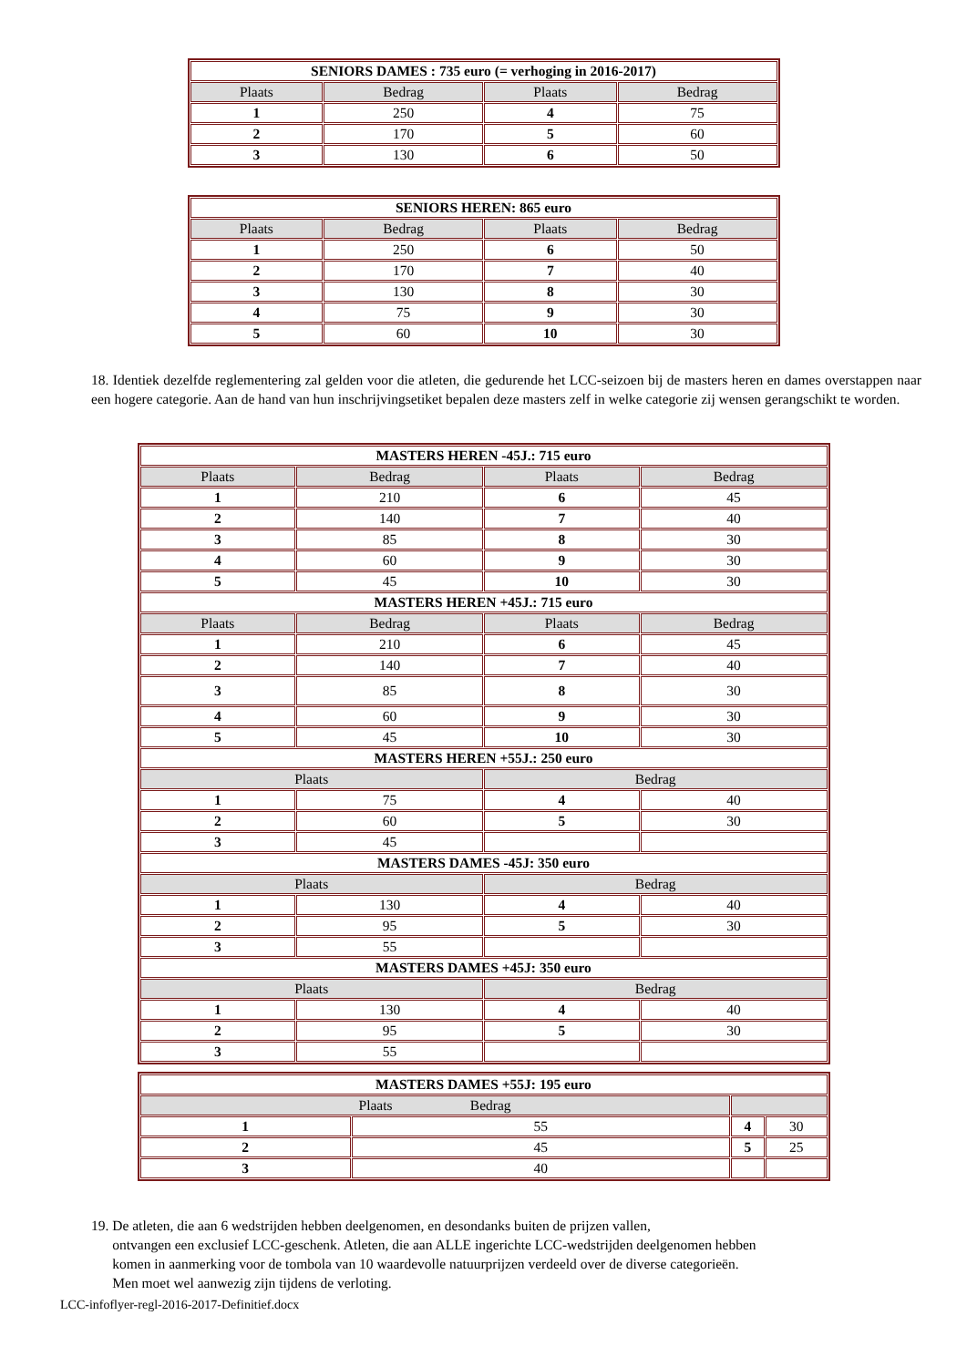| SENIORS DAMES : 735 euro (= verhoging in 2016-2017) | | | |
| Plaats | Bedrag | Plaats | Bedrag |
| 1 | 250 | 4 | 75 |
| 2 | 170 | 5 | 60 |
| 3 | 130 | 6 | 50 |
| SENIORS HEREN: 865 euro | | | |
| Plaats | Bedrag | Plaats | Bedrag |
| 1 | 250 | 6 | 50 |
| 2 | 170 | 7 | 40 |
| 3 | 130 | 8 | 30 |
| 4 | 75 | 9 | 30 |
| 5 | 60 | 10 | 30 |
18. Identiek dezelfde reglementering zal gelden voor die atleten, die gedurende het LCC-seizoen bij de masters heren en dames overstappen naar een hogere categorie. Aan de hand van hun inschrijvingsetiket bepalen deze masters zelf in welke categorie zij wensen gerangschikt te worden.
| MASTERS HEREN -45J.: 715 euro | | | |
| Plaats | Bedrag | Plaats | Bedrag |
| 1 | 210 | 6 | 45 |
| 2 | 140 | 7 | 40 |
| 3 | 85 | 8 | 30 |
| 4 | 60 | 9 | 30 |
| 5 | 45 | 10 | 30 |
| MASTERS HEREN +45J.: 715 euro | | | |
| Plaats | Bedrag | Plaats | Bedrag |
| 1 | 210 | 6 | 45 |
| 2 | 140 | 7 | 40 |
| 3 | 85 | 8 | 30 |
| 4 | 60 | 9 | 30 |
| 5 | 45 | 10 | 30 |
| MASTERS HEREN +55J.: 250 euro | | | |
| Plaats | | Bedrag | |
| 1 | 75 | 4 | 40 |
| 2 | 60 | 5 | 30 |
| 3 | 45 | | |
| MASTERS DAMES -45J: 350 euro | | | |
| Plaats | | Bedrag | |
| 1 | 130 | 4 | 40 |
| 2 | 95 | 5 | 30 |
| 3 | 55 | | |
| MASTERS DAMES +45J: 350 euro | | | |
| Plaats | | Bedrag | |
| 1 | 130 | 4 | 40 |
| 2 | 95 | 5 | 30 |
| 3 | 55 | | |
| MASTERS DAMES +55J: 195 euro | | | |
| Plaats Bedrag | | | |
| 1 | 55 | 4 | 30 |
| 2 | 45 | 5 | 25 |
| 3 | 40 | | |
19. De atleten, die aan 6 wedstrijden hebben deelgenomen, en desondanks buiten de prijzen vallen,
ontvangen een exclusief LCC-geschenk. Atleten, die aan ALLE ingerichte LCC-wedstrijden deelgenomen hebben
komen in aanmerking voor de tombola van 10 waardevolle natuurprijzen verdeeld over de diverse categorieën.
Men moet wel aanwezig zijn tijdens de verloting.
LCC-infoflyer-regl-2016-2017-Definitief.docx